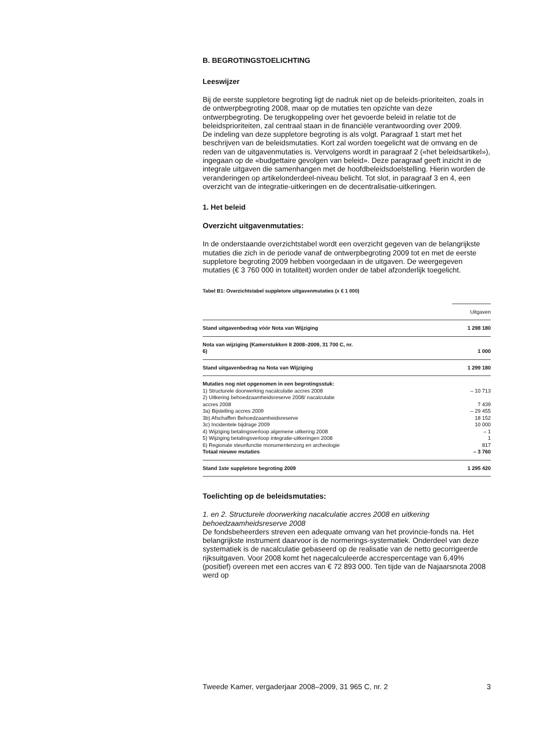B. BEGROTINGSTOELICHTING
Leeswijzer
Bij de eerste suppletore begroting ligt de nadruk niet op de beleids-prioriteiten, zoals in de ontwerpbegroting 2008, maar op de mutaties ten opzichte van deze ontwerpbegroting. De terugkoppeling over het gevoerde beleid in relatie tot de beleidsprioriteiten, zal centraal staan in de financiële verantwoording over 2009.
De indeling van deze suppletore begroting is als volgt. Paragraaf 1 start met het beschrijven van de beleidsmutaties. Kort zal worden toegelicht wat de omvang en de reden van de uitgavenmutaties is. Vervolgens wordt in paragraaf 2 («het beleidsartikel»), ingegaan op de «budgettaire gevolgen van beleid». Deze paragraaf geeft inzicht in de integrale uitgaven die samenhangen met de hoofdbeleidsdoelstelling. Hierin worden de veranderingen op artikelonderdeel-niveau belicht. Tot slot, in paragraaf 3 en 4, een overzicht van de integratie-uitkeringen en de decentralisatie-uitkeringen.
1. Het beleid
Overzicht uitgavenmutaties:
In de onderstaande overzichtstabel wordt een overzicht gegeven van de belangrijkste mutaties die zich in de periode vanaf de ontwerpbegroting 2009 tot en met de eerste suppletore begroting 2009 hebben voorgedaan in de uitgaven. De weergegeven mutaties (€ 3 760 000 in totaliteit) worden onder de tabel afzonderlijk toegelicht.
Tabel B1: Overzichtstabel suppletore uitgavenmutaties (x € 1 000)
| | Uitgaven |
| --- | --- |
| Stand uitgavenbedrag vóór Nota van Wijziging | 1 298 180 |
| Nota van wijziging (Kamerstukken II 2008–2009, 31 700 C, nr. 6) | 1 000 |
| Stand uitgavenbedrag na Nota van Wijziging | 1 299 180 |
| Mutaties nog niet opgenomen in een begrotingsstuk: | |
| 1) Structurele doorwerking nacalculatie accres 2008 | – 10 713 |
| 2) Uitkering behoedzaamheidsreserve 2008/ nacalculatie accres 2008 | 7 439 |
| 3a) Bijstelling accres 2009 | – 29 455 |
| 3b) Afschaffen Behoedzaamheidsreserve | 18 152 |
| 3c) Incidentele bijdrage 2009 | 10 000 |
| 4) Wijziging betalingsverloop algemene uitkering 2008 | – 1 |
| 5) Wijziging betalingsverloop integratie-uitkeringen 2008 | 1 |
| 6) Regionale steunfunctie monumentenzorg en archeologie | 817 |
| Totaal nieuwe mutaties | – 3 760 |
| Stand 1ste suppletore begroting 2009 | 1 295 420 |
Toelichting op de beleidsmutaties:
1. en 2. Structurele doorwerking nacalculatie accres 2008 en uitkering behoedzaamheidsreserve 2008
De fondsbeheerders streven een adequate omvang van het provincie-fonds na. Het belangrijkste instrument daarvoor is de normerings-systematiek. Onderdeel van deze systematiek is de nacalculatie gebaseerd op de realisatie van de netto gecorrigeerde rijksuitgaven. Voor 2008 komt het nagecalculeerde accrespercentage van 6,49% (positief) overeen met een accres van € 72 893 000. Ten tijde van de Najaarsnota 2008 werd op
Tweede Kamer, vergaderjaar 2008–2009, 31 965 C, nr. 2 3